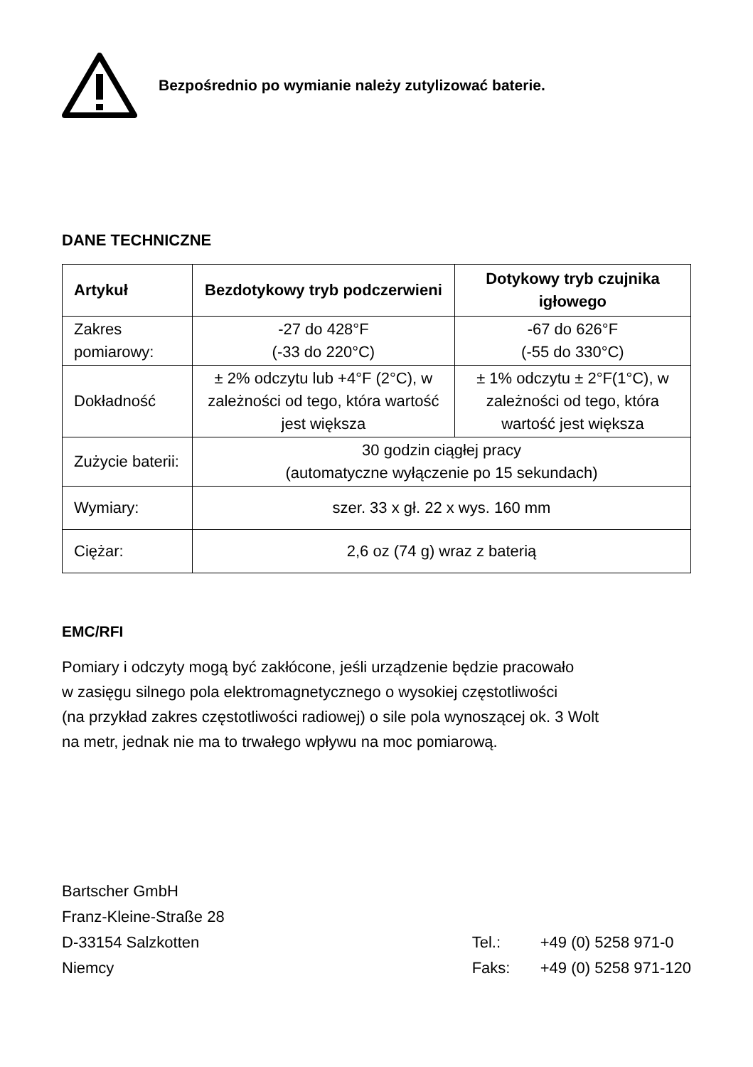Bezpośrednio po wymianie należy zutylizować baterie.
DANE TECHNICZNE
| Artykuł | Bezdotykowy tryb podczerwieni | Dotykowy tryb czujnika igłowego |
| --- | --- | --- |
| Zakres pomiarowy: | -27 do 428°F (-33 do 220°C) | -67 do 626°F (-55 do 330°C) |
| Dokładność | ± 2% odczytu lub +4°F (2°C), w zależności od tego, która wartość jest większa | ± 1% odczytu ± 2°F(1°C), w zależności od tego, która wartość jest większa |
| Zużycie baterii: | 30 godzin ciągłej pracy (automatyczne wyłączenie po 15 sekundach) | |
| Wymiary: | szer. 33 x gł. 22 x wys. 160 mm | |
| Ciężar: | 2,6 oz (74 g) wraz z baterią | |
EMC/RFI
Pomiary i odczyty mogą być zakłócone, jeśli urządzenie będzie pracowało
w zasięgu silnego pola elektromagnetycznego o wysokiej częstotliwości
(na przykład zakres częstotliwości radiowej) o sile pola wynoszącej ok. 3 Wolt
na metr, jednak nie ma to trwałego wpływu na moc pomiarową.
Bartscher GmbH
Franz-Kleine-Straße 28
D-33154 Salzkotten
Niemcy
Tel.: +49 (0) 5258 971-0
Faks: +49 (0) 5258 971-120